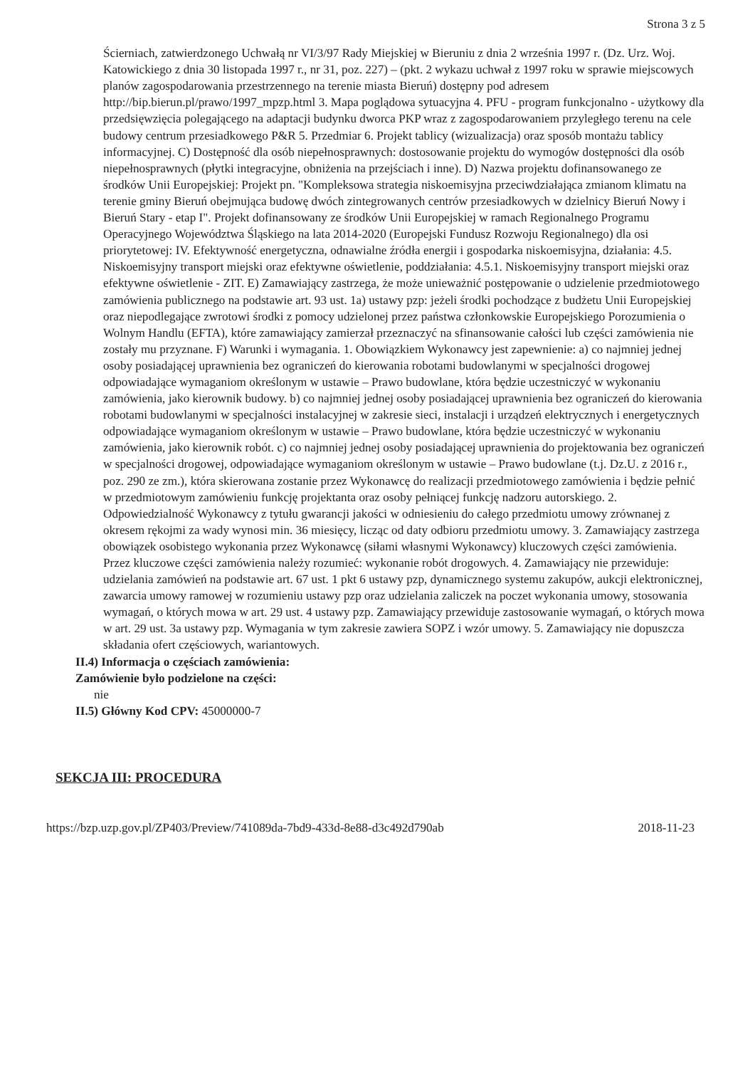Strona 3 z 5
Ścierniach, zatwierdzonego Uchwałą nr VI/3/97 Rady Miejskiej w Bieruniu z dnia 2 września 1997 r. (Dz. Urz. Woj. Katowickiego z dnia 30 listopada 1997 r., nr 31, poz. 227) – (pkt. 2 wykazu uchwał z 1997 roku w sprawie miejscowych planów zagospodarowania przestrzennego na terenie miasta Bieruń) dostępny pod adresem http://bip.bierun.pl/prawo/1997_mpzp.html 3. Mapa poglądowa sytuacyjna 4. PFU - program funkcjonalno - użytkowy dla przedsięwzięcia polegającego na adaptacji budynku dworca PKP wraz z zagospodarowaniem przyległego terenu na cele budowy centrum przesiadkowego P&R 5. Przedmiar 6. Projekt tablicy (wizualizacja) oraz sposób montażu tablicy informacyjnej. C) Dostępność dla osób niepełnosprawnych: dostosowanie projektu do wymogów dostępności dla osób niepełnosprawnych (płytki integracyjne, obniżenia na przejściach i inne). D) Nazwa projektu dofinansowanego ze środków Unii Europejskiej: Projekt pn. "Kompleksowa strategia niskoemisyjna przeciwdziałająca zmianom klimatu na terenie gminy Bieruń obejmująca budowę dwóch zintegrowanych centrów przesiadkowych w dzielnicy Bieruń Nowy i Bieruń Stary - etap I". Projekt dofinansowany ze środków Unii Europejskiej w ramach Regionalnego Programu Operacyjnego Województwa Śląskiego na lata 2014-2020 (Europejski Fundusz Rozwoju Regionalnego) dla osi priorytetowej: IV. Efektywność energetyczna, odnawialne źródła energii i gospodarka niskoemisyjna, działania: 4.5. Niskoemisyjny transport miejski oraz efektywne oświetlenie, poddziałania: 4.5.1. Niskoemisyjny transport miejski oraz efektywne oświetlenie - ZIT. E) Zamawiający zastrzega, że może unieważnić postępowanie o udzielenie przedmiotowego zamówienia publicznego na podstawie art. 93 ust. 1a) ustawy pzp: jeżeli środki pochodzące z budżetu Unii Europejskiej oraz niepodlegające zwrotowi środki z pomocy udzielonej przez państwa członkowskie Europejskiego Porozumienia o Wolnym Handlu (EFTA), które zamawiający zamierzał przeznaczyć na sfinansowanie całości lub części zamówienia nie zostały mu przyznane. F) Warunki i wymagania. 1. Obowiązkiem Wykonawcy jest zapewnienie: a) co najmniej jednej osoby posiadającej uprawnienia bez ograniczeń do kierowania robotami budowlanymi w specjalności drogowej odpowiadające wymaganiom określonym w ustawie – Prawo budowlane, która będzie uczestniczyć w wykonaniu zamówienia, jako kierownik budowy. b) co najmniej jednej osoby posiadającej uprawnienia bez ograniczeń do kierowania robotami budowlanymi w specjalności instalacyjnej w zakresie sieci, instalacji i urządzeń elektrycznych i energetycznych odpowiadające wymaganiom określonym w ustawie – Prawo budowlane, która będzie uczestniczyć w wykonaniu zamówienia, jako kierownik robót. c) co najmniej jednej osoby posiadającej uprawnienia do projektowania bez ograniczeń w specjalności drogowej, odpowiadające wymaganiom określonym w ustawie – Prawo budowlane (t.j. Dz.U. z 2016 r., poz. 290 ze zm.), która skierowana zostanie przez Wykonawcę do realizacji przedmiotowego zamówienia i będzie pełnić w przedmiotowym zamówieniu funkcję projektanta oraz osoby pełniącej funkcję nadzoru autorskiego. 2. Odpowiedzialność Wykonawcy z tytułu gwarancji jakości w odniesieniu do całego przedmiotu umowy zrównanej z okresem rękojmi za wady wynosi min. 36 miesięcy, licząc od daty odbioru przedmiotu umowy. 3. Zamawiający zastrzega obowiązek osobistego wykonania przez Wykonawcę (siłami własnymi Wykonawcy) kluczowych części zamówienia. Przez kluczowe części zamówienia należy rozumieć: wykonanie robót drogowych. 4. Zamawiający nie przewiduje: udzielania zamówień na podstawie art. 67 ust. 1 pkt 6 ustawy pzp, dynamicznego systemu zakupów, aukcji elektronicznej, zawarcia umowy ramowej w rozumieniu ustawy pzp oraz udzielania zaliczek na poczet wykonania umowy, stosowania wymagań, o których mowa w art. 29 ust. 4 ustawy pzp. Zamawiający przewiduje zastosowanie wymagań, o których mowa w art. 29 ust. 3a ustawy pzp. Wymagania w tym zakresie zawiera SOPZ i wzór umowy. 5. Zamawiający nie dopuszcza składania ofert częściowych, wariantowych.
II.4) Informacja o częściach zamówienia:
Zamówienie było podzielone na części:
nie
II.5) Główny Kod CPV: 45000000-7
SEKCJA III: PROCEDURA
https://bzp.uzp.gov.pl/ZP403/Preview/741089da-7bd9-433d-8e88-d3c492d790ab 2018-11-23